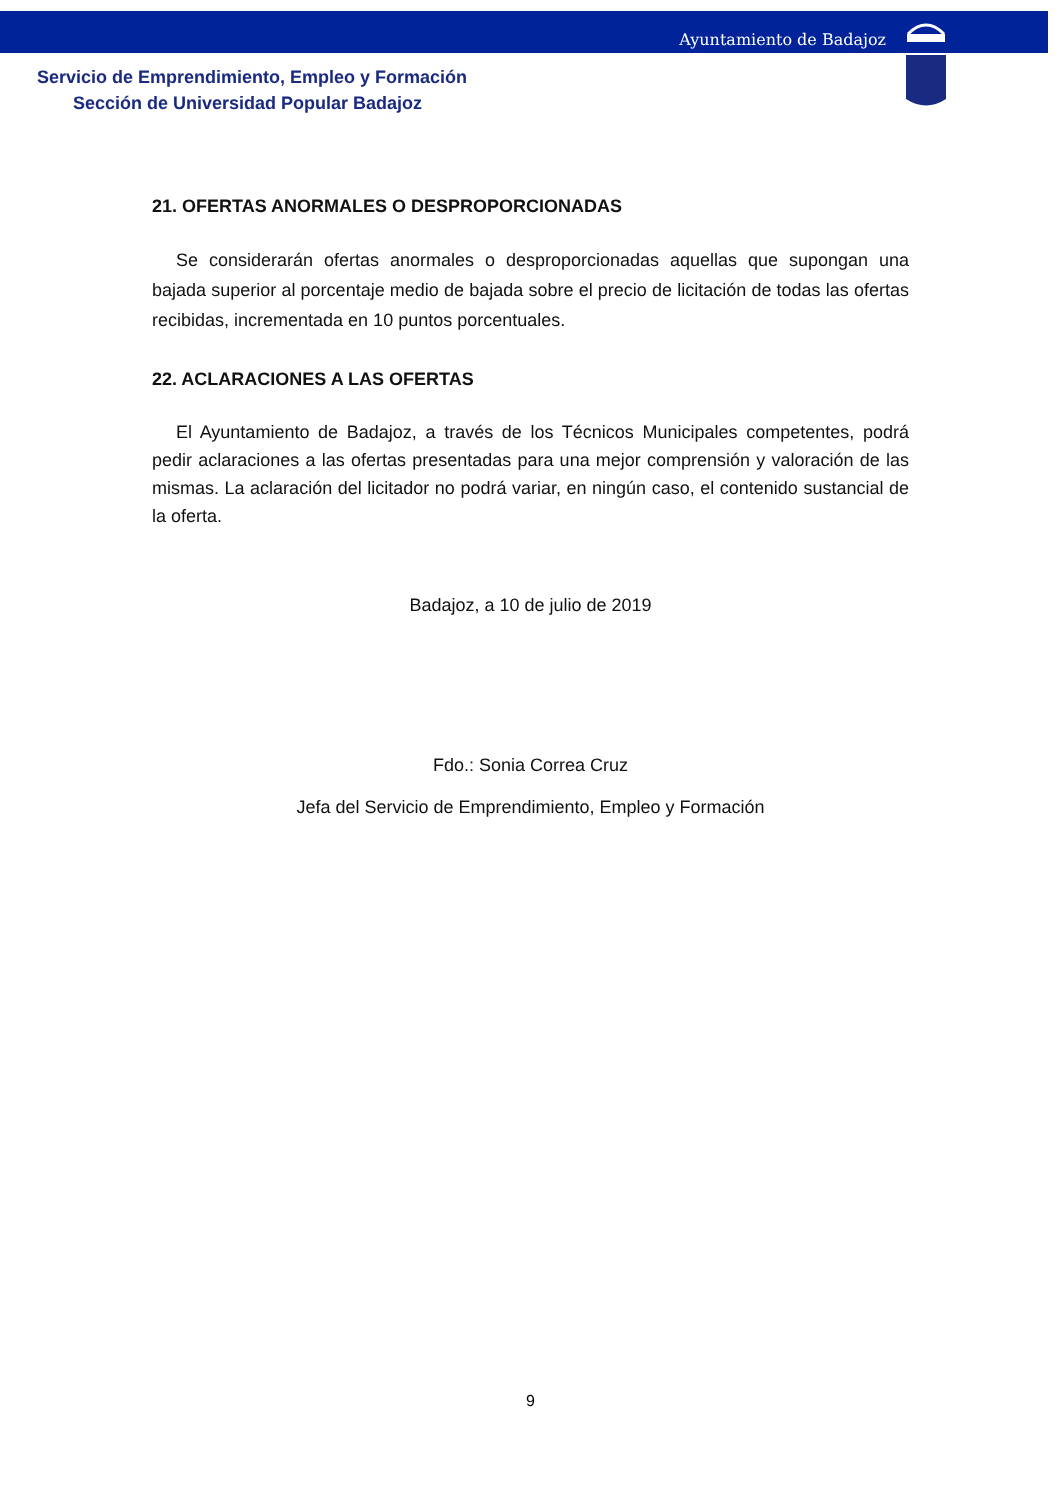Ayuntamiento de Badajoz
Servicio de Emprendimiento, Empleo y Formación
Sección de Universidad Popular Badajoz
21. OFERTAS ANORMALES O DESPROPORCIONADAS
Se considerarán ofertas anormales o desproporcionadas aquellas que supongan una bajada superior al porcentaje medio de bajada sobre el precio de licitación de todas las ofertas recibidas, incrementada en 10 puntos porcentuales.
22. ACLARACIONES A LAS OFERTAS
El Ayuntamiento de Badajoz, a través de los Técnicos Municipales competentes, podrá pedir aclaraciones a las ofertas presentadas para una mejor comprensión y valoración de las mismas. La aclaración del licitador no podrá variar, en ningún caso, el contenido sustancial de la oferta.
Badajoz, a 10 de julio de 2019
Fdo.: Sonia Correa Cruz
Jefa del Servicio de Emprendimiento, Empleo y Formación
9